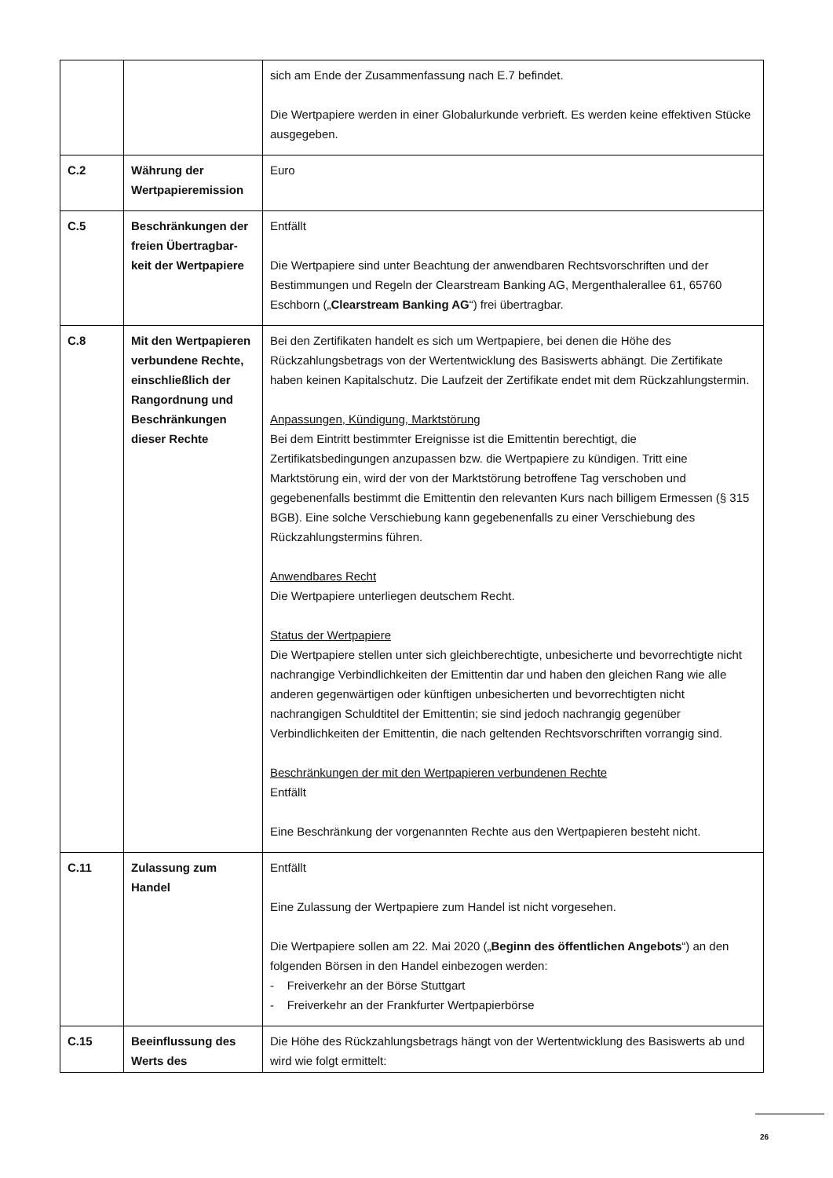| | | sich am Ende der Zusammenfassung nach E.7 befindet. Die Wertpapiere werden in einer Globalurkunde verbrieft. Es werden keine effektiven Stücke ausgegeben. |
| C.2 | Währung der Wertpapieremission | Euro |
| C.5 | Beschränkungen der freien Übertragbar-keit der Wertpapiere | Entfällt Die Wertpapiere sind unter Beachtung der anwendbaren Rechtsvorschriften und der Bestimmungen und Regeln der Clearstream Banking AG, Mergenthalerallee 61, 65760 Eschborn („ Clearstream Banking AG “) frei übertragbar. |
| C.8 | Mit den Wertpapieren verbundene Rechte, einschließlich der Rangordnung und Beschränkungen dieser Rechte | Bei den Zertifikaten handelt es sich um Wertpapiere, bei denen die Höhe des Rückzahlungsbetrags von der Wertentwicklung des Basiswerts abhängt. Die Zertifikate haben keinen Kapitalschutz. Die Laufzeit der Zertifikate endet mit dem Rückzahlungstermin. Anpassungen, Kündigung, Marktstörung Bei dem Eintritt bestimmter Ereignisse ist die Emittentin berechtigt, die Zertifikatsbedingungen anzupassen bzw. die Wertpapiere zu kündigen. Tritt eine Marktstörung ein, wird der von der Marktstörung betroffene Tag verschoben und gegebenenfalls bestimmt die Emittentin den relevanten Kurs nach billigem Ermessen (§ 315 BGB). Eine solche Verschiebung kann gegebenenfalls zu einer Verschiebung des Rückzahlungstermins führen. Anwendbares Recht Die Wertpapiere unterliegen deutschem Recht. Status der Wertpapiere Die Wertpapiere stellen unter sich gleichberechtigte, unbesicherte und bevorrechtigte nicht nachrangige Verbindlichkeiten der Emittentin dar und haben den gleichen Rang wie alle anderen gegenwärtigen oder künftigen unbesicherten und bevorrechtigten nicht nachrangigen Schuldtitel der Emittentin; sie sind jedoch nachrangig gegenüber Verbindlichkeiten der Emittentin, die nach geltenden Rechtsvorschriften vorrangig sind. Beschränkungen der mit den Wertpapieren verbundenen Rechte Entfällt Eine Beschränkung der vorgenannten Rechte aus den Wertpapieren besteht nicht. |
| C.11 | Zulassung zum Handel | Entfällt Eine Zulassung der Wertpapiere zum Handel ist nicht vorgesehen. Die Wertpapiere sollen am 22. Mai 2020 („ Beginn des öffentlichen Angebots “) an den folgenden Börsen in den Handel einbezogen werden: - Freiverkehr an der Börse Stuttgart - Freiverkehr an der Frankfurter Wertpapierbörse |
| C.15 | Beeinflussung des Werts des | Die Höhe des Rückzahlungsbetrags hängt von der Wertentwicklung des Basiswerts ab und wird wie folgt ermittelt: |
26